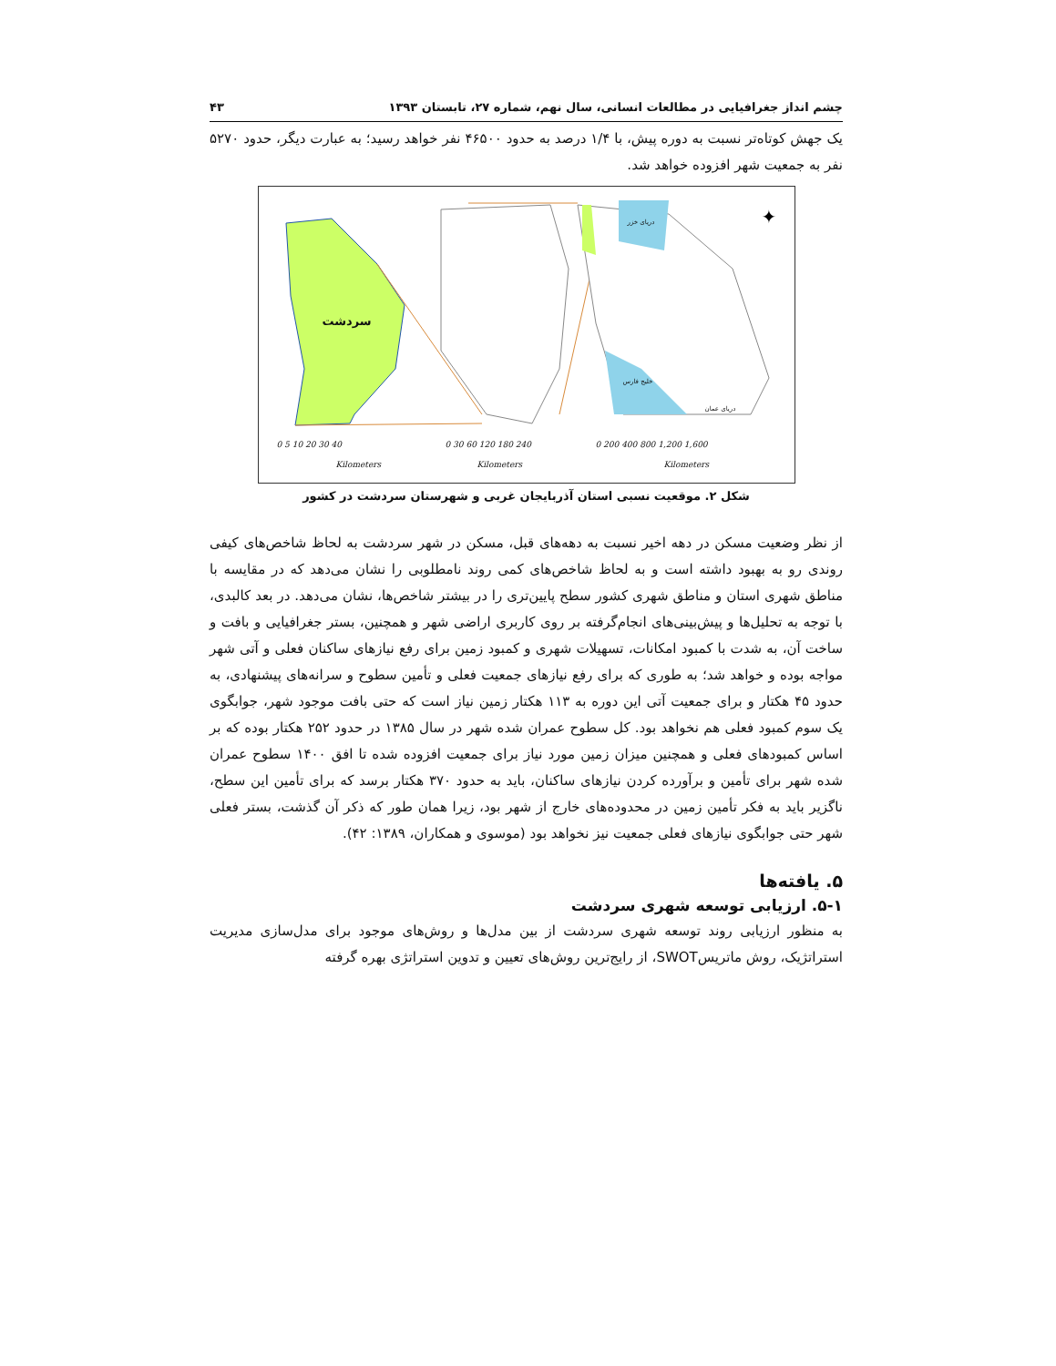چشم انداز جغرافیایی در مطالعات انسانی، سال نهم، شماره ۲۷، تابستان ۱۳۹۳ ۴۳
یک جهش کوتاه‌تر نسبت به دوره پیش، با ۱/۴ درصد به حدود ۴۶۵۰۰ نفر خواهد رسید؛ به عبارت دیگر، حدود ۵۲۷۰ نفر به جمعیت شهر افزوده خواهد شد.
✦
0 5 10 20 30 40
Kilometers
0 30 60 120 180 240
Kilometers
0 200 400 800 1,200 1,600
Kilometers
سردشت
دریای خزر
خلیج فارس
دریای عمان
شکل ۲. موقعیت نسبی استان آذربایجان غربی و شهرستان سردشت در کشور
از نظر وضعیت مسکن در دهه اخیر نسبت به دهه‌های قبل، مسکن در شهر سردشت به لحاظ شاخص‌های کیفی روندی رو به بهبود داشته است و به لحاظ شاخص‌های کمی روند نامطلوبی را نشان می‌دهد که در مقایسه با مناطق شهری استان و مناطق شهری کشور سطح پایین‌تری را در بیشتر شاخص‌ها، نشان می‌دهد. در بعد کالبدی، با توجه به تحلیل‌ها و پیش‌بینی‌های انجام‌گرفته بر روی کاربری اراضی شهر و همچنین، بستر جغرافیایی و بافت و ساخت آن، به شدت با کمبود امکانات، تسهیلات شهری و کمبود زمین برای رفع نیازهای ساکنان فعلی و آتی شهر مواجه بوده و خواهد شد؛ به طوری که برای رفع نیازهای جمعیت فعلی و تأمین سطوح و سرانه‌های پیشنهادی، به حدود ۴۵ هکتار و برای جمعیت آتی این دوره به ۱۱۳ هکتار زمین نیاز است که حتی بافت موجود شهر، جوابگوی یک سوم کمبود فعلی هم نخواهد بود. کل سطوح عمران شده شهر در سال ۱۳۸۵ در حدود ۲۵۲ هکتار بوده که بر اساس کمبودهای فعلی و همچنین میزان زمین مورد نیاز برای جمعیت افزوده شده تا افق ۱۴۰۰ سطوح عمران شده شهر برای تأمین و برآورده کردن نیازهای ساکنان، باید به حدود ۳۷۰ هکتار برسد که برای تأمین این سطح، ناگزیر باید به فکر تأمین زمین در محدوده‌های خارج از شهر بود، زیرا همان طور که ذکر آن گذشت، بستر فعلی شهر حتی جوابگوی نیازهای فعلی جمعیت نیز نخواهد بود (موسوی و همکاران، ۱۳۸۹: ۴۲).
۵. یافته‌ها
۵-۱. ارزیابی توسعه شهری سردشت
به منظور ارزیابی روند توسعه شهری سردشت از بین مدل‌ها و روش‌های موجود برای مدل‌سازی مدیریت استراتژیک، روش ماتریسSWOT، از رایج‌ترین روش‌های تعیین و تدوین استراتژی بهره گرفته